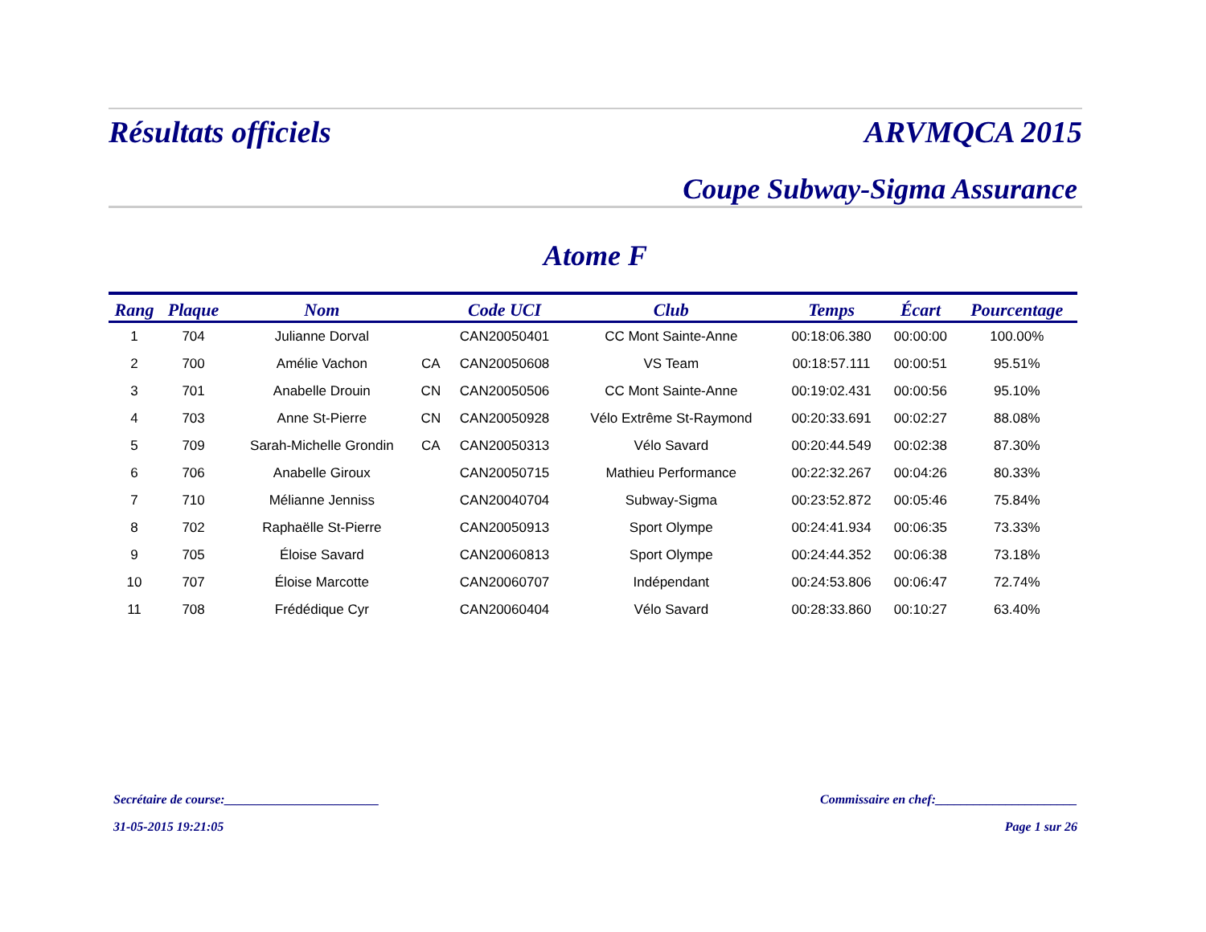Résultats officiels ARVMQCA 2015
Coupe Subway-Sigma Assurance
Atome F
| Rang | Plaque | Nom | | Code UCI | Club | Temps | Écart | Pourcentage |
| --- | --- | --- | --- | --- | --- | --- | --- | --- |
| 1 | 704 | Julianne Dorval | | CAN20050401 | CC Mont Sainte-Anne | 00:18:06.380 | 00:00:00 | 100.00% |
| 2 | 700 | Amélie Vachon | CA | CAN20050608 | VS Team | 00:18:57.111 | 00:00:51 | 95.51% |
| 3 | 701 | Anabelle Drouin | CN | CAN20050506 | CC Mont Sainte-Anne | 00:19:02.431 | 00:00:56 | 95.10% |
| 4 | 703 | Anne St-Pierre | CN | CAN20050928 | Vélo Extrême St-Raymond | 00:20:33.691 | 00:02:27 | 88.08% |
| 5 | 709 | Sarah-Michelle Grondin | CA | CAN20050313 | Vélo Savard | 00:20:44.549 | 00:02:38 | 87.30% |
| 6 | 706 | Anabelle Giroux | | CAN20050715 | Mathieu Performance | 00:22:32.267 | 00:04:26 | 80.33% |
| 7 | 710 | Mélianne Jenniss | | CAN20040704 | Subway-Sigma | 00:23:52.872 | 00:05:46 | 75.84% |
| 8 | 702 | Raphaëlle St-Pierre | | CAN20050913 | Sport Olympe | 00:24:41.934 | 00:06:35 | 73.33% |
| 9 | 705 | Éloise Savard | | CAN20060813 | Sport Olympe | 00:24:44.352 | 00:06:38 | 73.18% |
| 10 | 707 | Éloise Marcotte | | CAN20060707 | Indépendant | 00:24:53.806 | 00:06:47 | 72.74% |
| 11 | 708 | Frédédique Cyr | | CAN20060404 | Vélo Savard | 00:28:33.860 | 00:10:27 | 63.40% |
Secrétaire de course:________________________ Commissaire en chef:______________________
31-05-2015 19:21:05 Page 1 sur 26